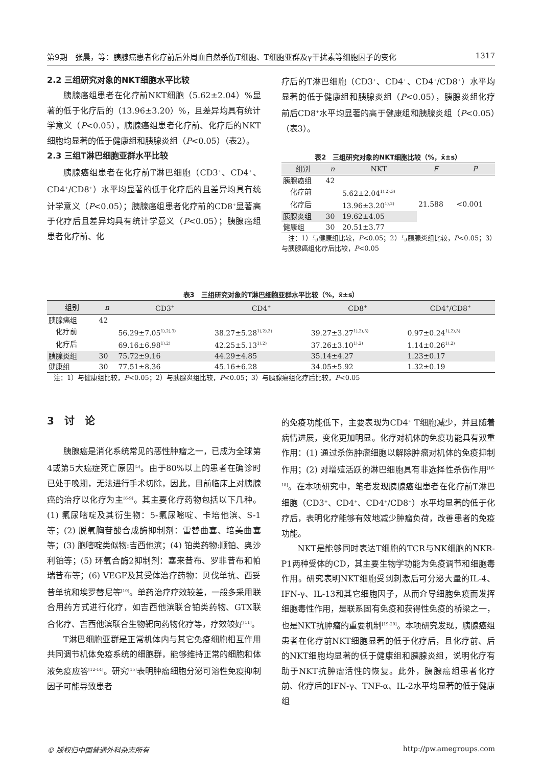第9期　张晨，等：胰腺癌患者化疗前后外周血自然杀伤T细胞、T细胞亚群及γ干扰素等细胞因子的变化 1317
2.2 三组研究对象的NKT细胞水平比较
胰腺癌组患者在化疗前NKT细胞（5.62±2.04）%显著的低于化疗后的（13.96±3.20）%，且差异均具有统计学意义（P<0.05），胰腺癌组患者化疗前、化疗后的NKT细胞均显著的低于健康组和胰腺炎组（P<0.05）（表2）。
2.3 三组T淋巴细胞亚群水平比较
胰腺癌组患者在化疗前T淋巴细胞（CD3<sup>+</sup>、CD4<sup>+</sup>、CD4<sup>+</sup>/CD8<sup>+</sup>）水平均显著的低于化疗后的且差异均具有统计学意义（P<0.05）；胰腺癌组患者化疗前的CD8<sup>+</sup>显著高于化疗后且差异均具有统计学意义（P<0.05）；胰腺癌组患者化疗前、化
疗后的T淋巴细胞（CD3<sup>+</sup>、CD4<sup>+</sup>、CD4<sup>+</sup>/CD8<sup>+</sup>）水平均显著的低于健康组和胰腺炎组（P<0.05），胰腺炎组化疗前后CD8<sup>+</sup>水平均显著的高于健康组和胰腺炎组（P<0.05）（表3）。
表2 三组研究对象的NKT细胞比较（%，x̄±s）
| 组别 | n | NKT | F | P |
| --- | --- | --- | --- | --- |
| 胰腺癌组 | 42 | | 21.588 | <0.001 |
| 化疗前 | | 5.62±2.04<sup>1),2),3)</sup> | | |
| 化疗后 | | 13.96±3.20<sup>1),2)</sup> | | |
| 胰腺炎组 | 30 | 19.62±4.05 | | |
| 健康组 | 30 | 20.51±3.77 | | |
　注：1）与健康组比较，P<0.05；2）与胰腺炎组比较，P<0.05；3）与胰腺癌组化疗后比较，P<0.05
表3 三组研究对象的T淋巴细胞亚群水平比较（%，x̄±s）
| 组别 | n | CD3<sup>+</sup> | CD4<sup>+</sup> | CD8<sup>+</sup> | CD4<sup>+</sup>/CD8<sup>+</sup> |
| --- | --- | --- | --- | --- | --- |
| 胰腺癌组 | 42 | | | | |
| 化疗前 | | 56.29±7.05<sup>1),2),3)</sup> | 38.27±5.28<sup>1),2),3)</sup> | 39.27±3.27<sup>1),2),3)</sup> | 0.97±0.24<sup>1),2),3)</sup> |
| 化疗后 | | 69.16±6.98<sup>1),2)</sup> | 42.25±5.13<sup>1),2)</sup> | 37.26±3.10<sup>1),2)</sup> | 1.14±0.26<sup>1),2)</sup> |
| 胰腺炎组 | 30 | 75.72±9.16 | 44.29±4.85 | 35.14±4.27 | 1.23±0.17 |
| 健康组 | 30 | 77.51±8.36 | 45.16±6.28 | 34.05±5.92 | 1.32±0.19 |
　注：1）与健康组比较，P<0.05；2）与胰腺炎组比较，P<0.05；3）与胰腺癌组化疗后比较，P<0.05
3　讨　论
胰腺癌是消化系统常见的恶性肿瘤之一，已成为全球第4或第5大癌症死亡原因<sup>[5]</sup>。由于80%以上的患者在确诊时已处于晚期，无法进行手术切除，因此，目前临床上对胰腺癌的治疗以化疗为主<sup>[6-9]</sup>。其主要化疗药物包括以下几种。(1) 氟尿嘧啶及其衍生物：5-氟尿嘧啶、卡培他滨、S-1等；(2) 脱氧胸苷酸合成酶抑制剂：雷替曲塞、培美曲塞等；(3) 胞嘧啶类似物:吉西他滨；(4) 铂类药物:顺铂、奥沙利铂等；(5) 环氧合酶2抑制剂：塞来昔布、罗非昔布和帕瑞昔布等；(6) VEGF及其受体治疗药物：贝伐单抗、西妥昔单抗和埃罗替尼等<sup>[10]</sup>。单药治疗疗效较差，一般多采用联合用药方式进行化疗，如吉西他滨联合铂类药物、GTX联合化疗、吉西他滨联合生物靶向药物化疗等，疗效较好<sup>[11]</sup>。
T淋巴细胞亚群是正常机体内与其它免疫细胞相互作用共同调节机体免疫系统的细胞群，能够维持正常的细胞和体液免疫应答<sup>[12-14]</sup>。研究<sup>[15]</sup>表明肿瘤细胞分泌可溶性免疫抑制因子可能导致患者
的免疫功能低下，主要表现为CD4<sup>+</sup> T细胞减少，并且随着病情进展，变化更加明显。化疗对机体的免疫功能具有双重作用：(1) 通过杀伤肿瘤细胞以解除肿瘤对机体的免疫抑制作用；(2) 对增殖活跃的淋巴细胞具有非选择性杀伤作用<sup>[16-18]</sup>。在本项研究中，笔者发现胰腺癌组患者在化疗前T淋巴细胞（CD3<sup>+</sup>、CD4<sup>+</sup>、CD4<sup>+</sup>/CD8<sup>+</sup>）水平均显著的低于化疗后，表明化疗能够有效地减少肿瘤负荷，改善患者的免疫功能。
NKT是能够同时表达T细胞的TCR与NK细胞的NKR-P1两种受体的CD，其主要生物学功能为免疫调节和细胞毒作用。研究表明NKT细胞受到刺激后可分泌大量的IL-4、IFN-γ、IL-13和其它细胞因子，从而介导细胞免疫而发挥细胞毒性作用，是联系固有免疫和获得性免疫的桥梁之一，也是NKT抗肿瘤的重要机制<sup>[19-20]</sup>。本项研究发现，胰腺癌组患者在化疗前NKT细胞显著的低于化疗后，且化疗前、后的NKT细胞均显著的低于健康组和胰腺炎组，说明化疗有助于NKT抗肿瘤活性的恢复。此外，胰腺癌组患者化疗前、化疗后的IFN-γ、TNF-α、IL-2水平均显著的低于健康组
© 版权归中国普通外科杂志所有 http://pw.amegroups.com